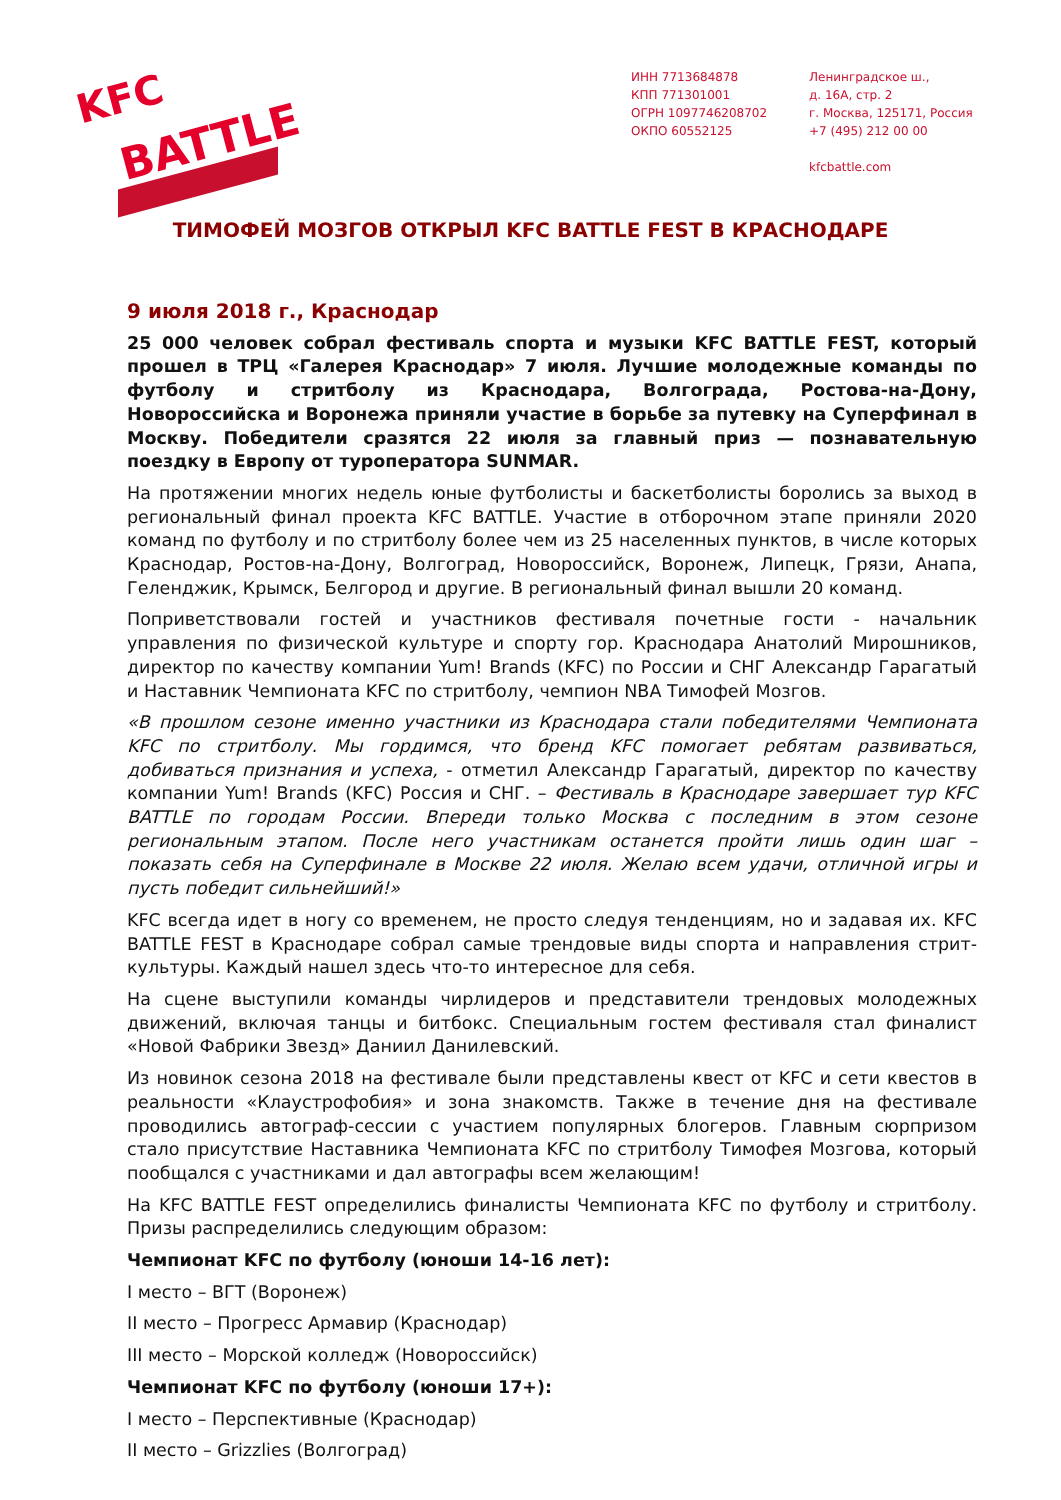KFC
BATTLE
ИНН 7713684878
КПП 771301001
ОГРН 1097746208702
ОКПО 60552125
Ленинградское ш.,
д. 16А, стр. 2
г. Москва, 125171, Россия
+7 (495) 212 00 00
kfcbattle.com
ТИМОФЕЙ МОЗГОВ ОТКРЫЛ KFC BATTLE FEST В КРАСНОДАРЕ
9 июля 2018 г., Краснодар
25 000 человек собрал фестиваль спорта и музыки KFC BATTLE FEST, который прошел в ТРЦ «Галерея Краснодар» 7 июля. Лучшие молодежные команды по футболу и стритболу из Краснодара, Волгограда, Ростова-на-Дону, Новороссийска и Воронежа приняли участие в борьбе за путевку на Суперфинал в Москву. Победители сразятся 22 июля за главный приз — познавательную поездку в Европу от туроператора SUNMAR.
На протяжении многих недель юные футболисты и баскетболисты боролись за выход в региональный финал проекта KFC BATTLE. Участие в отборочном этапе приняли 2020 команд по футболу и по стритболу более чем из 25 населенных пунктов, в числе которых Краснодар, Ростов-на-Дону, Волгоград, Новороссийск, Воронеж, Липецк, Грязи, Анапа, Геленджик, Крымск, Белгород и другие. В региональный финал вышли 20 команд.
Поприветствовали гостей и участников фестиваля почетные гости - начальник управления по физической культуре и спорту гор. Краснодара Анатолий Мирошников, директор по качеству компании Yum! Brands (KFC) по России и СНГ Александр Гарагатый и Наставник Чемпионата KFC по стритболу, чемпион NBA Тимофей Мозгов.
«В прошлом сезоне именно участники из Краснодара стали победителями Чемпионата KFC по стритболу. Мы гордимся, что бренд KFC помогает ребятам развиваться, добиваться признания и успеха, - отметил Александр Гарагатый, директор по качеству компании Yum! Brands (KFC) Россия и СНГ. – Фестиваль в Краснодаре завершает тур KFC BATTLE по городам России. Впереди только Москва с последним в этом сезоне региональным этапом. После него участникам останется пройти лишь один шаг – показать себя на Суперфинале в Москве 22 июля. Желаю всем удачи, отличной игры и пусть победит сильнейший!»
KFC всегда идет в ногу со временем, не просто следуя тенденциям, но и задавая их. KFC BATTLE FEST в Краснодаре собрал самые трендовые виды спорта и направления стрит-культуры. Каждый нашел здесь что-то интересное для себя.
На сцене выступили команды чирлидеров и представители трендовых молодежных движений, включая танцы и битбокс. Специальным гостем фестиваля стал финалист «Новой Фабрики Звезд» Даниил Данилевский.
Из новинок сезона 2018 на фестивале были представлены квест от KFC и сети квестов в реальности «Клаустрофобия» и зона знакомств. Также в течение дня на фестивале проводились автограф-сессии с участием популярных блогеров. Главным сюрпризом стало присутствие Наставника Чемпионата KFC по стритболу Тимофея Мозгова, который пообщался с участниками и дал автографы всем желающим!
На KFC BATTLE FEST определились финалисты Чемпионата KFC по футболу и стритболу. Призы распределились следующим образом:
Чемпионат KFC по футболу (юноши 14-16 лет):
I место – ВГТ (Воронеж)
II место – Прогресс Армавир (Краснодар)
III место – Морской колледж (Новороссийск)
Чемпионат KFC по футболу (юноши 17+):
I место – Перспективные (Краснодар)
II место – Grizzlies (Волгоград)